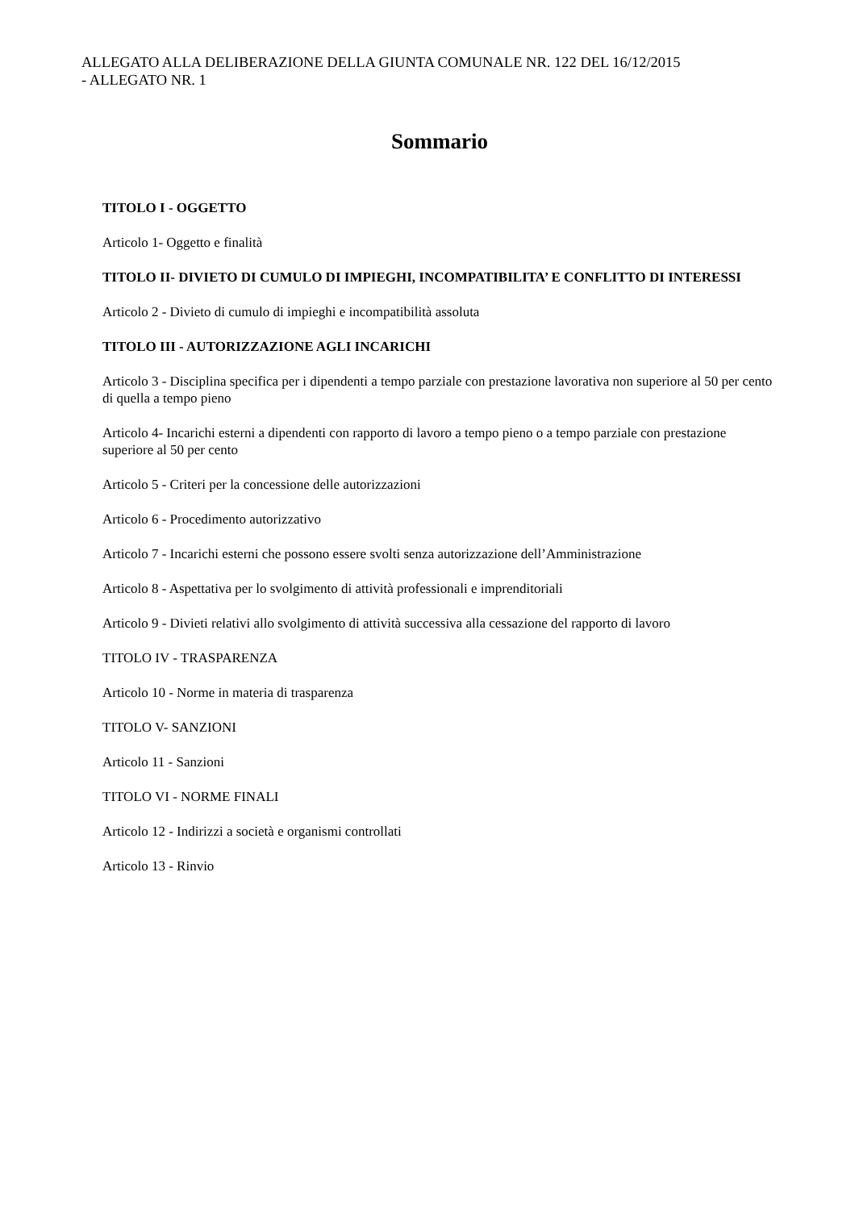ALLEGATO ALLA DELIBERAZIONE DELLA GIUNTA COMUNALE NR. 122 DEL 16/12/2015
- ALLEGATO NR. 1
Sommario
TITOLO I - OGGETTO
Articolo 1- Oggetto e finalità
TITOLO II- DIVIETO DI CUMULO DI IMPIEGHI, INCOMPATIBILITA’ E CONFLITTO DI INTERESSI
Articolo 2 - Divieto di cumulo di impieghi e incompatibilità assoluta
TITOLO III - AUTORIZZAZIONE AGLI INCARICHI
Articolo 3 - Disciplina specifica per i dipendenti a tempo parziale con prestazione lavorativa non superiore al 50 per cento di quella a tempo pieno
Articolo 4- Incarichi esterni a dipendenti con rapporto di lavoro a tempo pieno o a tempo parziale con prestazione superiore al 50 per cento
Articolo 5 - Criteri per la concessione delle autorizzazioni
Articolo 6 - Procedimento autorizzativo
Articolo 7 - Incarichi esterni che possono essere svolti senza autorizzazione dell’Amministrazione
Articolo 8 - Aspettativa per lo svolgimento di attività professionali e imprenditoriali
Articolo 9 - Divieti relativi allo svolgimento di attività successiva alla cessazione del rapporto di lavoro
TITOLO IV - TRASPARENZA
Articolo 10 - Norme in materia di trasparenza
TITOLO V- SANZIONI
Articolo 11 - Sanzioni
TITOLO VI - NORME FINALI
Articolo 12 - Indirizzi a società e organismi controllati
Articolo 13 - Rinvio